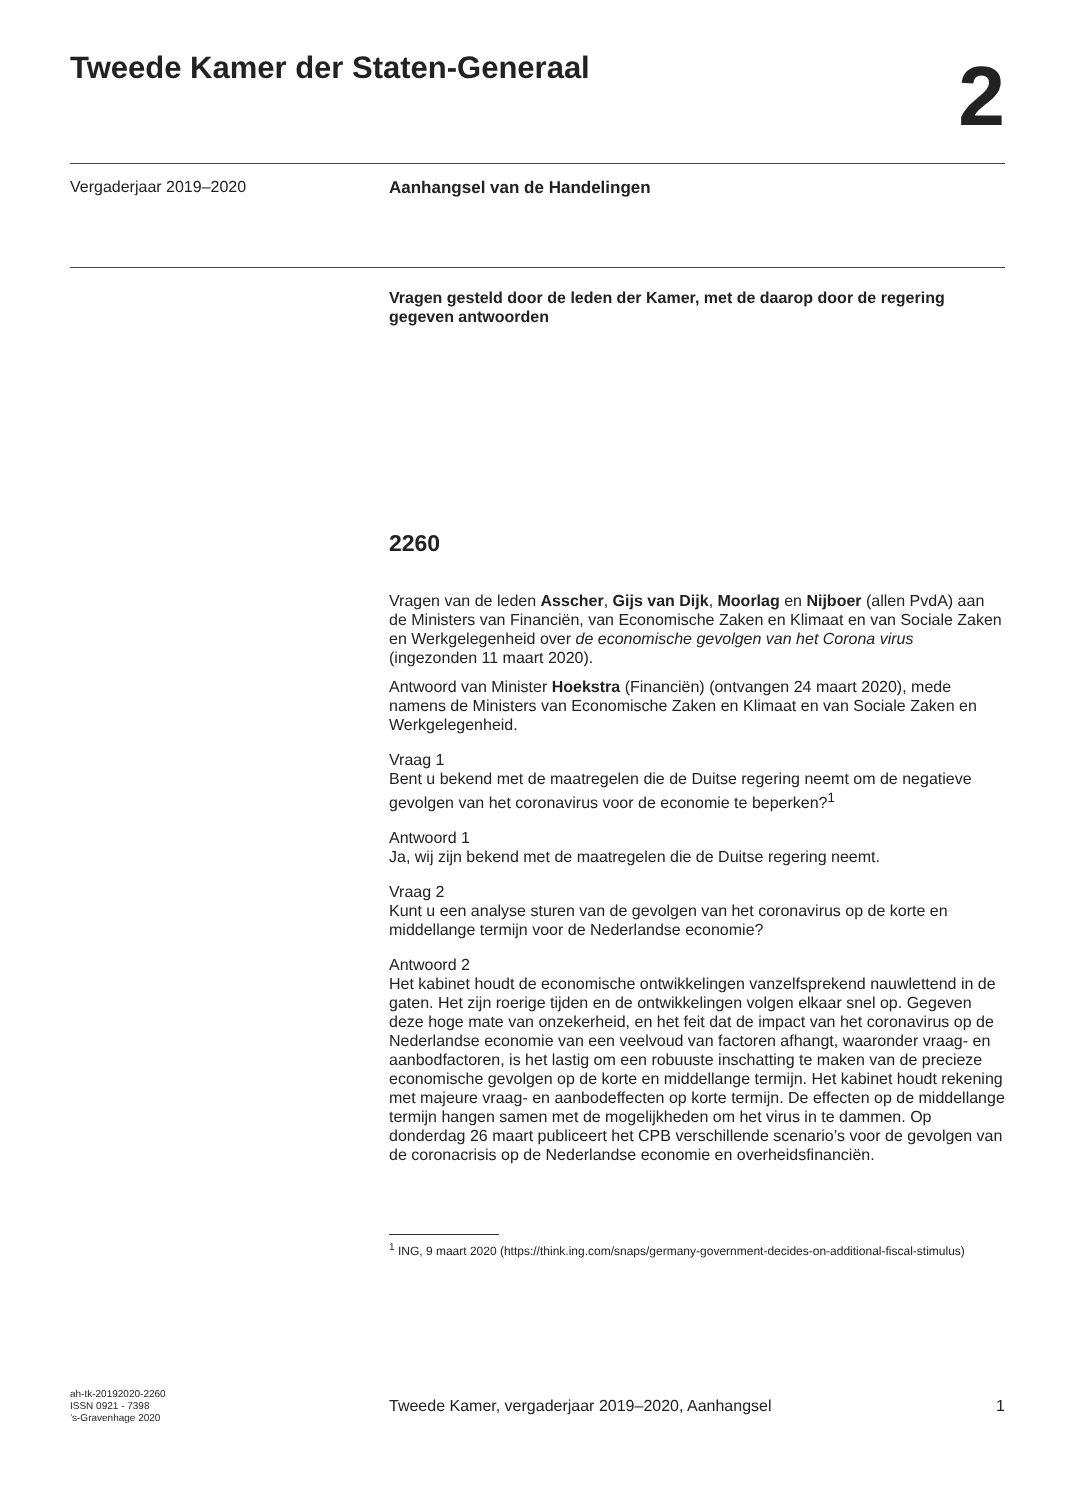Tweede Kamer der Staten-Generaal
2
Vergaderjaar 2019–2020 Aanhangsel van de Handelingen
Vragen gesteld door de leden der Kamer, met de daarop door de regering gegeven antwoorden
2260
Vragen van de leden Asscher, Gijs van Dijk, Moorlag en Nijboer (allen PvdA) aan de Ministers van Financiën, van Economische Zaken en Klimaat en van Sociale Zaken en Werkgelegenheid over de economische gevolgen van het Corona virus (ingezonden 11 maart 2020).
Antwoord van Minister Hoekstra (Financiën) (ontvangen 24 maart 2020), mede namens de Ministers van Economische Zaken en Klimaat en van Sociale Zaken en Werkgelegenheid.
Vraag 1
Bent u bekend met de maatregelen die de Duitse regering neemt om de negatieve gevolgen van het coronavirus voor de economie te beperken?<sup>1</sup>
Antwoord 1
Ja, wij zijn bekend met de maatregelen die de Duitse regering neemt.
Vraag 2
Kunt u een analyse sturen van de gevolgen van het coronavirus op de korte en middellange termijn voor de Nederlandse economie?
Antwoord 2
Het kabinet houdt de economische ontwikkelingen vanzelfsprekend nauwlettend in de gaten. Het zijn roerige tijden en de ontwikkelingen volgen elkaar snel op. Gegeven deze hoge mate van onzekerheid, en het feit dat de impact van het coronavirus op de Nederlandse economie van een veelvoud van factoren afhangt, waaronder vraag- en aanbodfactoren, is het lastig om een robuuste inschatting te maken van de precieze economische gevolgen op de korte en middellange termijn. Het kabinet houdt rekening met majeure vraag- en aanbodeffecten op korte termijn. De effecten op de middellange termijn hangen samen met de mogelijkheden om het virus in te dammen. Op donderdag 26 maart publiceert het CPB verschillende scenario’s voor de gevolgen van de coronacrisis op de Nederlandse economie en overheidsfinanciën.
<sup>1</sup> ING, 9 maart 2020 (https://think.ing.com/snaps/germany-government-decides-on-additional-fiscal-stimulus)
ah-tk-20192020-2260
ISSN 0921 - 7398
’s-Gravenhage 2020
Tweede Kamer, vergaderjaar 2019–2020, Aanhangsel 1